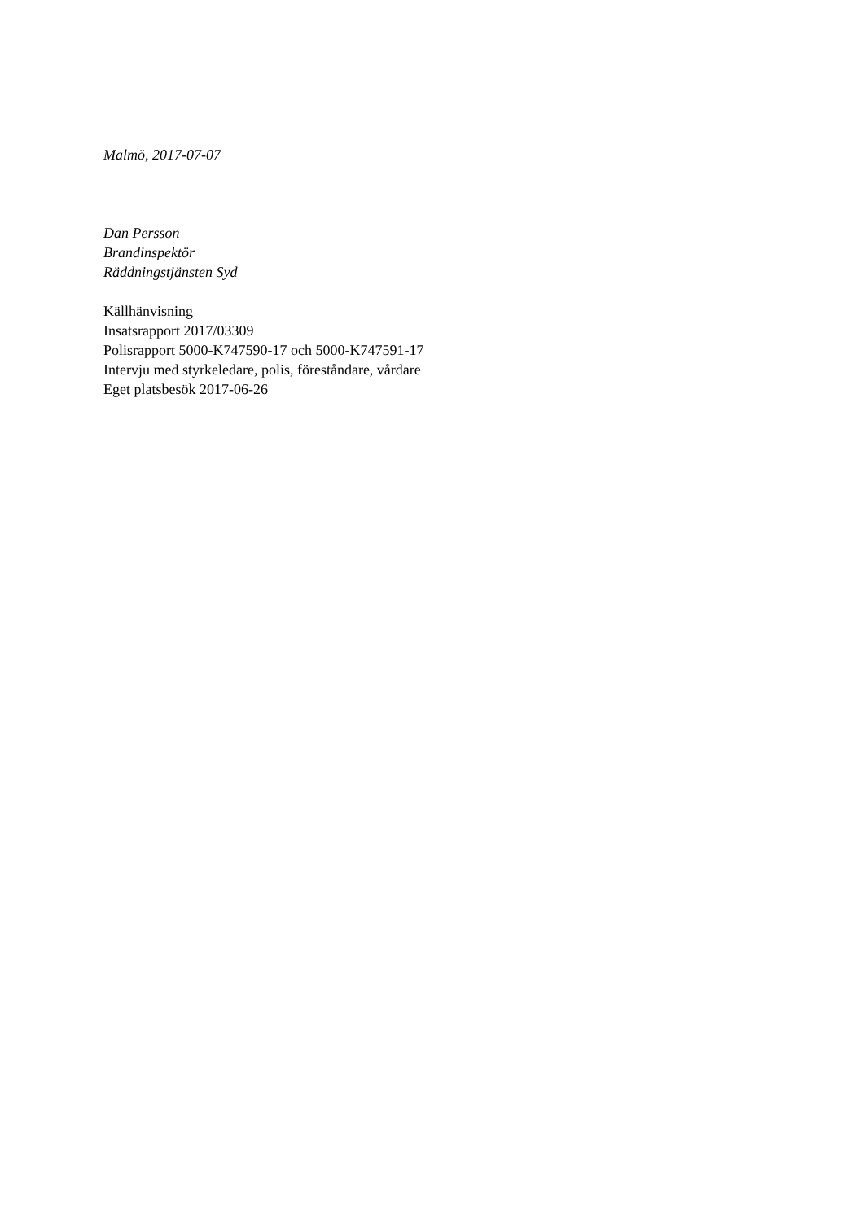Malmö, 2017-07-07
Dan Persson
Brandinspektör
Räddningstjänsten Syd
Källhänvisning
Insatsrapport 2017/03309
Polisrapport 5000-K747590-17 och 5000-K747591-17
Intervju med styrkeledare, polis, föreståndare, vårdare
Eget platsbesök 2017-06-26